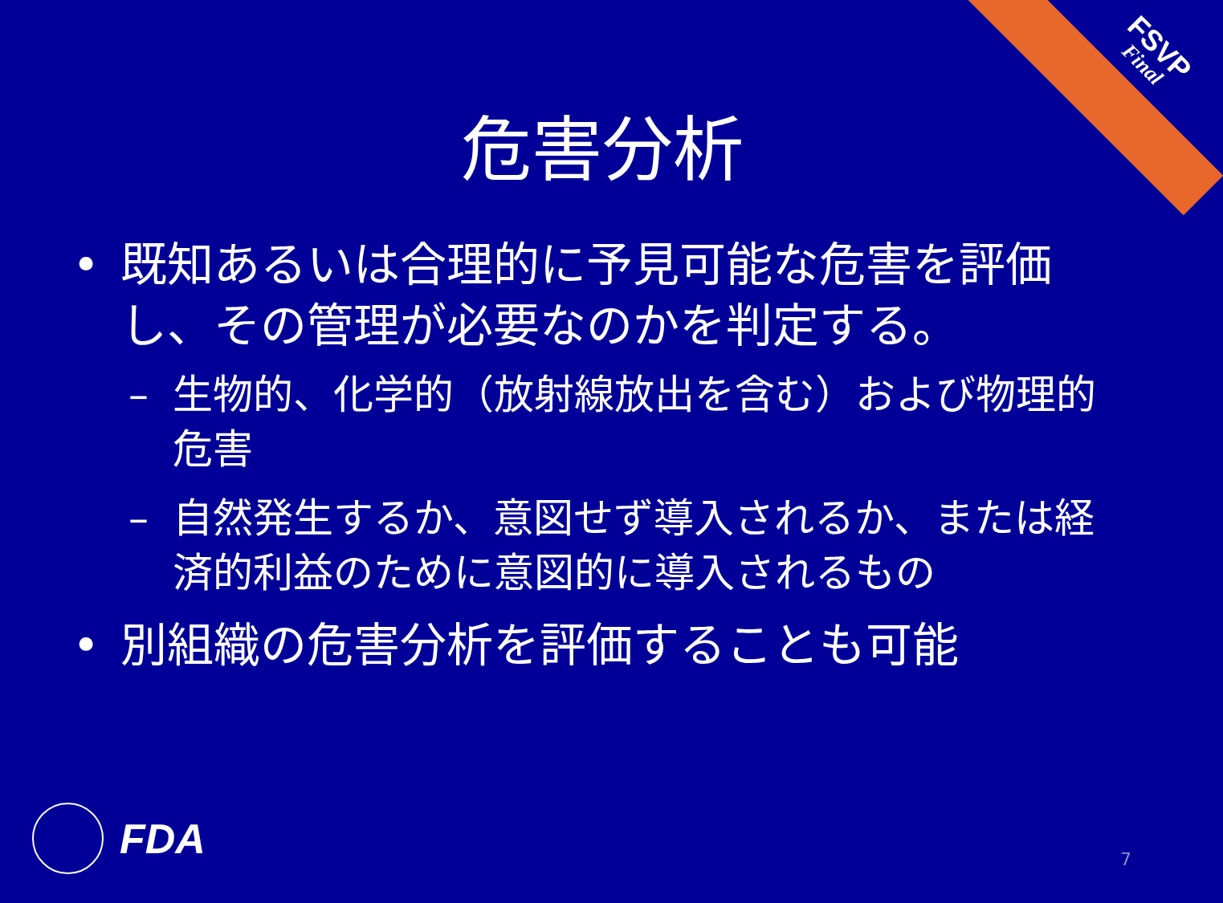FSVP
Final
危害分析
• 既知あるいは合理的に予見可能な危害を評価し、その管理が必要なのかを判定する。
– 生物的、化学的（放射線放出を含む）および物理的危害
– 自然発生するか、意図せず導入されるか、または経済的利益のために意図的に導入されるもの
• 別組織の危害分析を評価することも可能
FDA
7